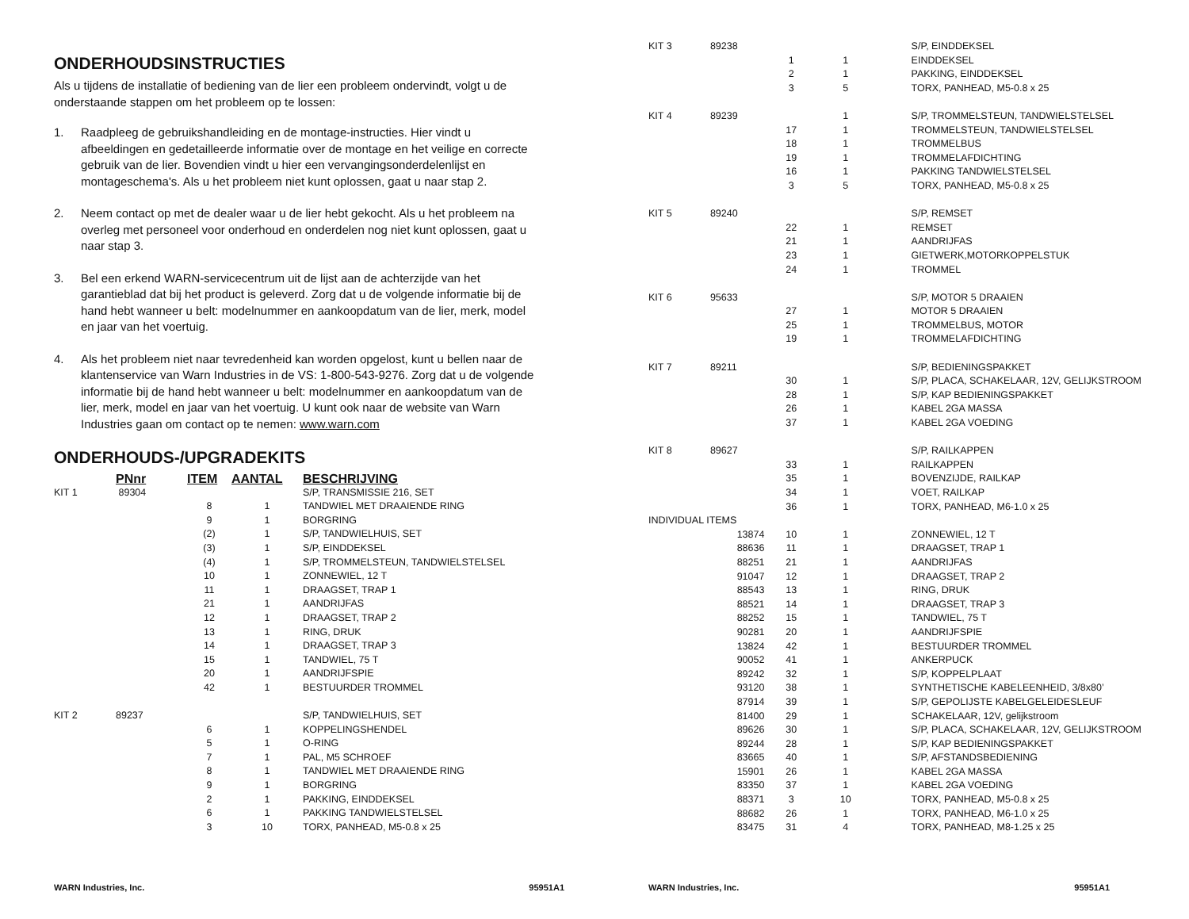ONDERHOUDSINSTRUCTIES
Als u tijdens de installatie of bediening van de lier een probleem ondervindt, volgt u de onderstaande stappen om het probleem op te lossen:
1. Raadpleeg de gebruikshandleiding en de montage-instructies. Hier vindt u afbeeldingen en gedetailleerde informatie over de montage en het veilige en correcte gebruik van de lier. Bovendien vindt u hier een vervangingsonderdelenlijst en montageschema's. Als u het probleem niet kunt oplossen, gaat u naar stap 2.
2. Neem contact op met de dealer waar u de lier hebt gekocht. Als u het probleem na overleg met personeel voor onderhoud en onderdelen nog niet kunt oplossen, gaat u naar stap 3.
3. Bel een erkend WARN-servicecentrum uit de lijst aan de achterzijde van het garantieblad dat bij het product is geleverd. Zorg dat u de volgende informatie bij de hand hebt wanneer u belt: modelnummer en aankoopdatum van de lier, merk, model en jaar van het voertuig.
4. Als het probleem niet naar tevredenheid kan worden opgelost, kunt u bellen naar de klantenservice van Warn Industries in de VS: 1-800-543-9276. Zorg dat u de volgende informatie bij de hand hebt wanneer u belt: modelnummer en aankoopdatum van de lier, merk, model en jaar van het voertuig. U kunt ook naar de website van Warn Industries gaan om contact op te nemen: www.warn.com
ONDERHOUDS-/UPGRADEKITS
| | PNnr | ITEM | AANTAL | BESCHRIJVING |
| --- | --- | --- | --- | --- |
| KIT 1 | 89304 | | | S/P, TRANSMISSIE 216, SET |
| | | 8 | 1 | TANDWIEL MET DRAAIENDE RING |
| | | 9 | 1 | BORGRING |
| | | (2) | 1 | S/P, TANDWIELHUIS, SET |
| | | (3) | 1 | S/P, EINDDEKSEL |
| | | (4) | 1 | S/P, TROMMELSTEUN, TANDWIELSTELSEL |
| | | 10 | 1 | ZONNEWIEL, 12 T |
| | | 11 | 1 | DRAAGSET, TRAP 1 |
| | | 21 | 1 | AANDRIJFAS |
| | | 12 | 1 | DRAAGSET, TRAP 2 |
| | | 13 | 1 | RING, DRUK |
| | | 14 | 1 | DRAAGSET, TRAP 3 |
| | | 15 | 1 | TANDWIEL, 75 T |
| | | 20 | 1 | AANDRIJFSPIE |
| | | 42 | 1 | BESTUURDER TROMMEL |
| KIT 2 | 89237 | | | S/P, TANDWIELHUIS, SET |
| | | 6 | 1 | KOPPELINGSHENDEL |
| | | 5 | 1 | O-RING |
| | | 7 | 1 | PAL, M5 SCHROEF |
| | | 8 | 1 | TANDWIEL MET DRAAIENDE RING |
| | | 9 | 1 | BORGRING |
| | | 2 | 1 | PAKKING, EINDDEKSEL |
| | | 6 | 1 | PAKKING TANDWIELSTELSEL |
| | | 3 | 10 | TORX, PANHEAD, M5-0.8 x 25 |
WARN Industries, Inc. 95951A1
| KIT 3 | 89238 | | | S/P, EINDDEKSEL |
| | | 1 | 1 | EINDDEKSEL |
| | | 2 | 1 | PAKKING, EINDDEKSEL |
| | | 3 | 5 | TORX, PANHEAD, M5-0.8 x 25 |
| KIT 4 | 89239 | | 1 | S/P, TROMMELSTEUN, TANDWIELSTELSEL |
| | | 17 | 1 | TROMMELSTEUN, TANDWIELSTELSEL |
| | | 18 | 1 | TROMMELBUS |
| | | 19 | 1 | TROMMELAFDICHTING |
| | | 16 | 1 | PAKKING TANDWIELSTELSEL |
| | | 3 | 5 | TORX, PANHEAD, M5-0.8 x 25 |
| KIT 5 | 89240 | | | S/P, REMSET |
| | | 22 | 1 | REMSET |
| | | 21 | 1 | AANDRIJFAS |
| | | 23 | 1 | GIETWERK,MOTORKOPPELSTUK |
| | | 24 | 1 | TROMMEL |
| KIT 6 | 95633 | | | S/P, MOTOR 5 DRAAIEN |
| | | 27 | 1 | MOTOR 5 DRAAIEN |
| | | 25 | 1 | TROMMELBUS, MOTOR |
| | | 19 | 1 | TROMMELAFDICHTING |
| KIT 7 | 89211 | | | S/P, BEDIENINGSPAKKET |
| | | 30 | 1 | S/P, PLACA, SCHAKELAAR, 12V, GELIJKSTROOM |
| | | 28 | 1 | S/P, KAP BEDIENINGSPAKKET |
| | | 26 | 1 | KABEL 2GA MASSA |
| | | 37 | 1 | KABEL 2GA VOEDING |
| KIT 8 | 89627 | | | S/P, RAILKAPPEN |
| | | 33 | 1 | RAILKAPPEN |
| | | 35 | 1 | BOVENZIJDE, RAILKAP |
| | | 34 | 1 | VOET, RAILKAP |
| | | 36 | 1 | TORX, PANHEAD, M6-1.0 x 25 |
| INDIVIDUAL ITEMS | | | | |
| | 13874 | 10 | 1 | ZONNEWIEL, 12 T |
| | 88636 | 11 | 1 | DRAAGSET, TRAP 1 |
| | 88251 | 21 | 1 | AANDRIJFAS |
| | 91047 | 12 | 1 | DRAAGSET, TRAP 2 |
| | 88543 | 13 | 1 | RING, DRUK |
| | 88521 | 14 | 1 | DRAAGSET, TRAP 3 |
| | 88252 | 15 | 1 | TANDWIEL, 75 T |
| | 90281 | 20 | 1 | AANDRIJFSPIE |
| | 13824 | 42 | 1 | BESTUURDER TROMMEL |
| | 90052 | 41 | 1 | ANKERPUCK |
| | 89242 | 32 | 1 | S/P, KOPPELPLAAT |
| | 93120 | 38 | 1 | SYNTHETISCHE KABELEENHEID, 3/8x80’ |
| | 87914 | 39 | 1 | S/P, GEPOLIJSTE KABELGELEIDESLEUF |
| | 81400 | 29 | 1 | SCHAKELAAR, 12V, gelijkstroom |
| | 89626 | 30 | 1 | S/P, PLACA, SCHAKELAAR, 12V, GELIJKSTROOM |
| | 89244 | 28 | 1 | S/P, KAP BEDIENINGSPAKKET |
| | 83665 | 40 | 1 | S/P, AFSTANDSBEDIENING |
| | 15901 | 26 | 1 | KABEL 2GA MASSA |
| | 83350 | 37 | 1 | KABEL 2GA VOEDING |
| | 88371 | 3 | 10 | TORX, PANHEAD, M5-0.8 x 25 |
| | 88682 | 26 | 1 | TORX, PANHEAD, M6-1.0 x 25 |
| | 83475 | 31 | 4 | TORX, PANHEAD, M8-1.25 x 25 |
WARN Industries, Inc. 95951A1